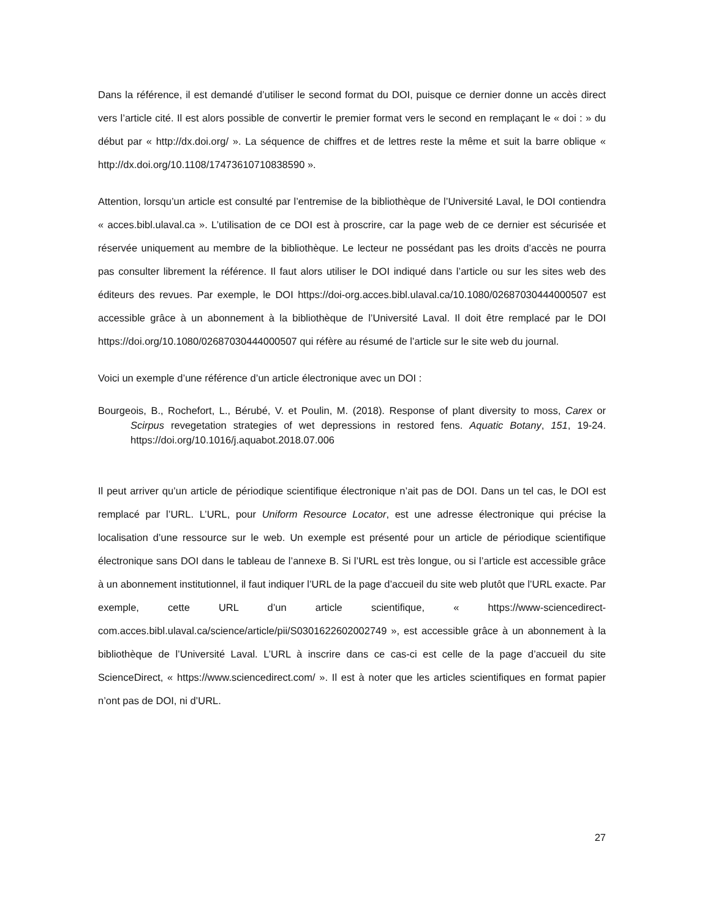Dans la référence, il est demandé d’utiliser le second format du DOI, puisque ce dernier donne un accès direct vers l’article cité. Il est alors possible de convertir le premier format vers le second en remplaçant le « doi : » du début par « http://dx.doi.org/ ». La séquence de chiffres et de lettres reste la même et suit la barre oblique « http://dx.doi.org/10.1108/17473610710838590 ».
Attention, lorsqu’un article est consulté par l’entremise de la bibliothèque de l’Université Laval, le DOI contiendra « acces.bibl.ulaval.ca ». L’utilisation de ce DOI est à proscrire, car la page web de ce dernier est sécurisée et réservée uniquement au membre de la bibliothèque. Le lecteur ne possédant pas les droits d’accès ne pourra pas consulter librement la référence. Il faut alors utiliser le DOI indiqué dans l’article ou sur les sites web des éditeurs des revues. Par exemple, le DOI https://doi-org.acces.bibl.ulaval.ca/10.1080/02687030444000507 est accessible grâce à un abonnement à la bibliothèque de l’Université Laval. Il doit être remplacé par le DOI https://doi.org/10.1080/02687030444000507 qui réfère au résumé de l’article sur le site web du journal.
Voici un exemple d’une référence d’un article électronique avec un DOI :
Bourgeois, B., Rochefort, L., Bérubé, V. et Poulin, M. (2018). Response of plant diversity to moss, Carex or Scirpus revegetation strategies of wet depressions in restored fens. Aquatic Botany, 151, 19-24. https://doi.org/10.1016/j.aquabot.2018.07.006
Il peut arriver qu’un article de périodique scientifique électronique n’ait pas de DOI. Dans un tel cas, le DOI est remplacé par l’URL. L’URL, pour Uniform Resource Locator, est une adresse électronique qui précise la localisation d’une ressource sur le web. Un exemple est présenté pour un article de périodique scientifique électronique sans DOI dans le tableau de l’annexe B. Si l’URL est très longue, ou si l’article est accessible grâce à un abonnement institutionnel, il faut indiquer l’URL de la page d’accueil du site web plutôt que l’URL exacte. Par exemple, cette URL d’un article scientifique, « https://www-sciencedirect-com.acces.bibl.ulaval.ca/science/article/pii/S0301622602002749 », est accessible grâce à un abonnement à la bibliothèque de l’Université Laval. L’URL à inscrire dans ce cas-ci est celle de la page d’accueil du site ScienceDirect, « https://www.sciencedirect.com/ ». Il est à noter que les articles scientifiques en format papier n’ont pas de DOI, ni d’URL.
27